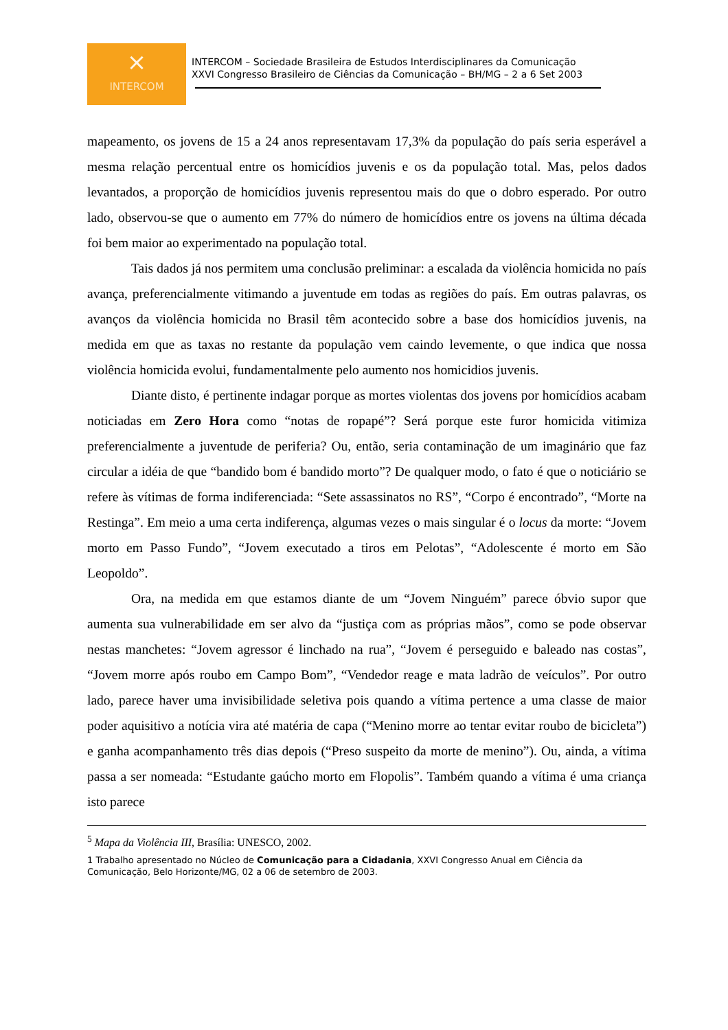⨯
INTERCOM
INTERCOM – Sociedade Brasileira de Estudos Interdisciplinares da Comunicação
XXVI Congresso Brasileiro de Ciências da Comunicação – BH/MG – 2 a 6 Set 2003
mapeamento, os jovens de 15 a 24 anos representavam 17,3% da população do país seria esperável a mesma relação percentual entre os homicídios juvenis e os da população total. Mas, pelos dados levantados, a proporção de homicídios juvenis representou mais do que o dobro esperado. Por outro lado, observou-se que o aumento em 77% do número de homicídios entre os jovens na última década foi bem maior ao experimentado na população total.
Tais dados já nos permitem uma conclusão preliminar: a escalada da violência homicida no país avança, preferencialmente vitimando a juventude em todas as regiões do país. Em outras palavras, os avanços da violência homicida no Brasil têm acontecido sobre a base dos homicídios juvenis, na medida em que as taxas no restante da população vem caindo levemente, o que indica que nossa violência homicida evolui, fundamentalmente pelo aumento nos homicidios juvenis.
Diante disto, é pertinente indagar porque as mortes violentas dos jovens por homicídios acabam noticiadas em Zero Hora como “notas de ropapé”? Será porque este furor homicida vitimiza preferencialmente a juventude de periferia? Ou, então, seria contaminação de um imaginário que faz circular a idéia de que “bandido bom é bandido morto”? De qualquer modo, o fato é que o noticiário se refere às vítimas de forma indiferenciada: “Sete assassinatos no RS”, “Corpo é encontrado”, “Morte na Restinga”. Em meio a uma certa indiferença, algumas vezes o mais singular é o locus da morte: “Jovem morto em Passo Fundo”, “Jovem executado a tiros em Pelotas”, “Adolescente é morto em São Leopoldo”.
Ora, na medida em que estamos diante de um “Jovem Ninguém” parece óbvio supor que aumenta sua vulnerabilidade em ser alvo da “justiça com as próprias mãos”, como se pode observar nestas manchetes: “Jovem agressor é linchado na rua”, “Jovem é perseguido e baleado nas costas”, “Jovem morre após roubo em Campo Bom”, “Vendedor reage e mata ladrão de veículos”. Por outro lado, parece haver uma invisibilidade seletiva pois quando a vítima pertence a uma classe de maior poder aquisitivo a notícia vira até matéria de capa (“Menino morre ao tentar evitar roubo de bicicleta”) e ganha acompanhamento três dias depois (“Preso suspeito da morte de menino”). Ou, ainda, a vítima passa a ser nomeada: “Estudante gaúcho morto em Flopolis”. Também quando a vítima é uma criança isto parece
<sup>5</sup> Mapa da Violência III, Brasília: UNESCO, 2002.
1 Trabalho apresentado no Núcleo de Comunicação para a Cidadania, XXVI Congresso Anual em Ciência da Comunicação, Belo Horizonte/MG, 02 a 06 de setembro de 2003.